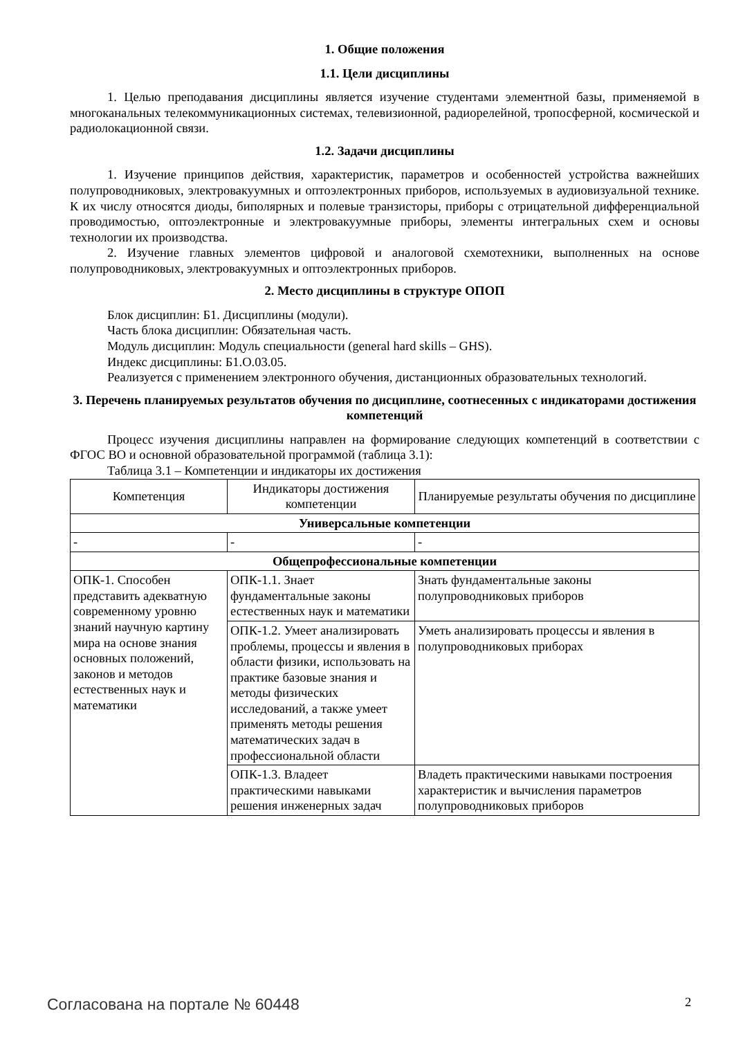1. Общие положения
1.1. Цели дисциплины
1. Целью преподавания дисциплины является изучение студентами элементной базы, применяемой в многоканальных телекоммуникационных системах, телевизионной, радиорелейной, тропосферной, космической и радиолокационной связи.
1.2. Задачи дисциплины
1. Изучение принципов действия, характеристик, параметров и особенностей устройства важнейших полупроводниковых, электровакуумных и оптоэлектронных приборов, используемых в аудиовизуальной технике. К их числу относятся диоды, биполярных и полевые транзисторы, приборы с отрицательной дифференциальной проводимостью, оптоэлектронные и электровакуумные приборы, элементы интегральных схем и основы технологии их производства.
2. Изучение главных элементов цифровой и аналоговой схемотехники, выполненных на основе полупроводниковых, электровакуумных и оптоэлектронных приборов.
2. Место дисциплины в структуре ОПОП
Блок дисциплин: Б1. Дисциплины (модули).
Часть блока дисциплин: Обязательная часть.
Модуль дисциплин: Модуль специальности (general hard skills – GHS).
Индекс дисциплины: Б1.О.03.05.
Реализуется с применением электронного обучения, дистанционных образовательных технологий.
3. Перечень планируемых результатов обучения по дисциплине, соотнесенных с индикаторами достижения компетенций
Процесс изучения дисциплины направлен на формирование следующих компетенций в соответствии с ФГОС ВО и основной образовательной программой (таблица 3.1):
Таблица 3.1 – Компетенции и индикаторы их достижения
| Компетенция | Индикаторы достижения компетенции | Планируемые результаты обучения по дисциплине |
| --- | --- | --- |
| Универсальные компетенции | | |
| - | - | - |
| Общепрофессиональные компетенции | | |
| ОПК-1. Способен представить адекватную современному уровню знаний научную картину мира на основе знания основных положений, законов и методов естественных наук и математики | ОПК-1.1. Знает фундаментальные законы естественных наук и математики | Знать фундаментальные законы полупроводниковых приборов |
| | ОПК-1.2. Умеет анализировать проблемы, процессы и явления в области физики, использовать на практике базовые знания и методы физических исследований, а также умеет применять методы решения математических задач в профессиональной области | Уметь анализировать процессы и явления в полупроводниковых приборах |
| | ОПК-1.3. Владеет практическими навыками решения инженерных задач | Владеть практическими навыками построения характеристик и вычисления параметров полупроводниковых приборов |
Согласована на портале № 60448 2